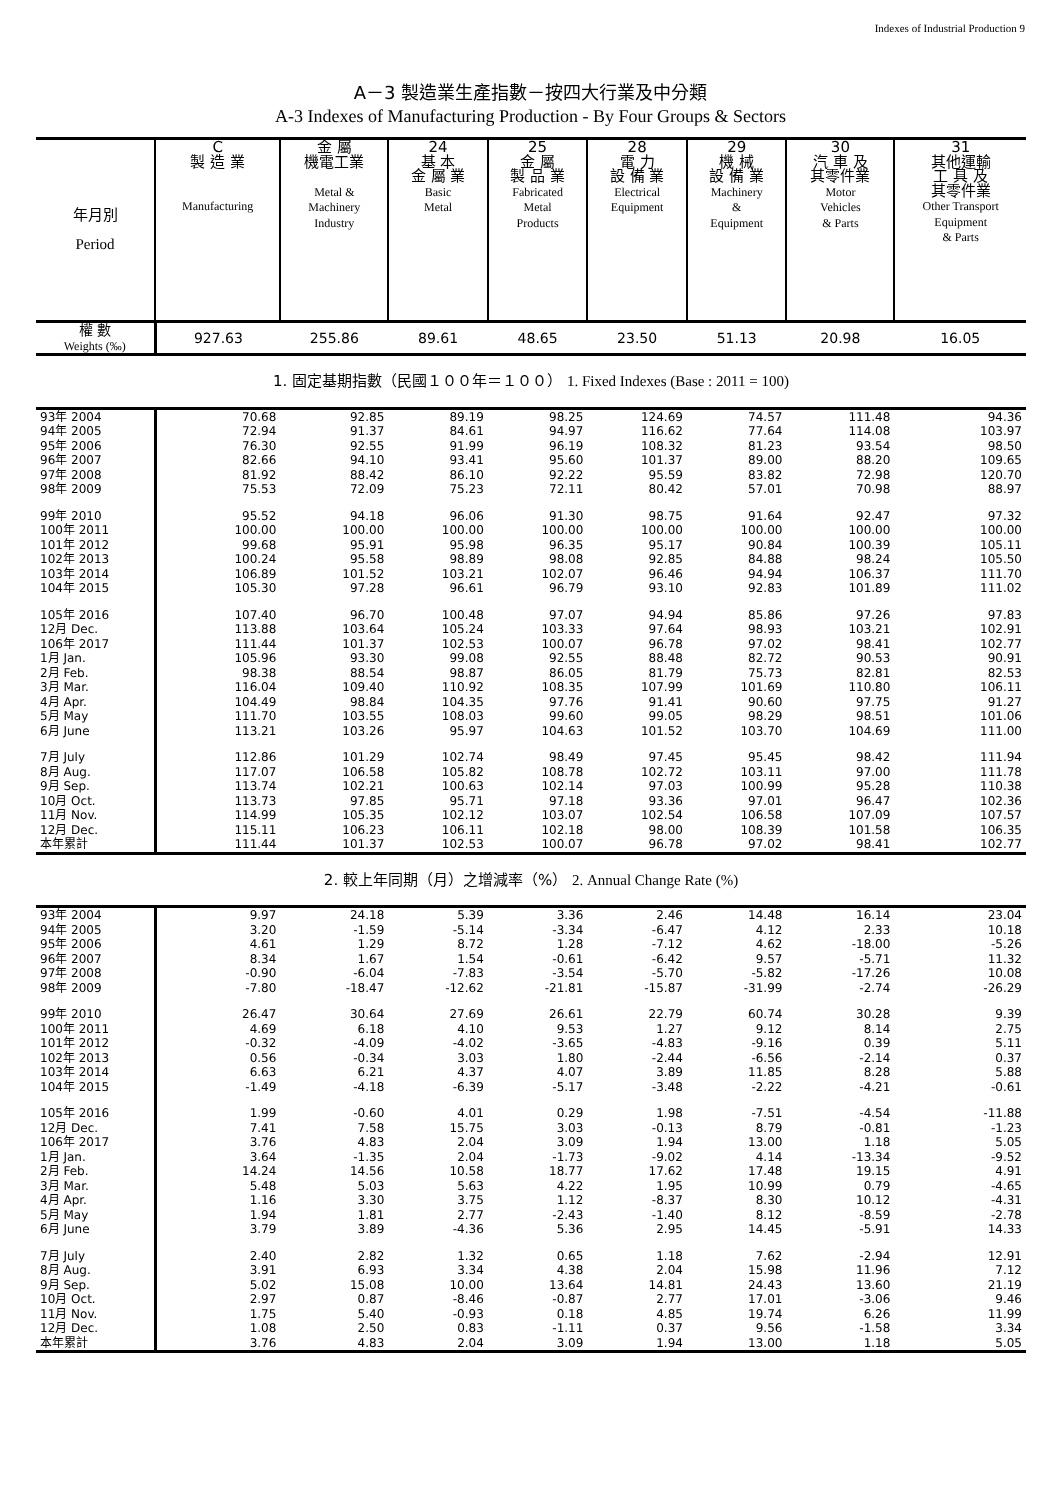Indexes of Industrial Production 9
A－3 製造業生產指數－按四大行業及中分類
A-3 Indexes of Manufacturing Production - By Four Groups & Sectors
| 年月別 Period | C 製 造 業 Manufacturing | 金 屬 機電工業 Metal & Machinery Industry | 24 基 本 金 屬 業 Basic Metal | 25 金 屬 製 品 業 Fabricated Metal Products | 28 電 力 設 備 業 Electrical Equipment | 29 機 械 設 備 業 Machinery & Equipment | 30 汽 車 及 其零件業 Motor Vehicles & Parts | 31 其他運輸 工 具 及 其零件業 Other Transport Equipment & Parts |
| --- | --- | --- | --- | --- | --- | --- | --- | --- |
| 權 數 Weights (‰) | 927.63 | 255.86 | 89.61 | 48.65 | 23.50 | 51.13 | 20.98 | 16.05 |
| 1. 固定基期指數（民國１００年＝１００） 1. Fixed Indexes (Base : 2011 = 100) | | | | | | | | |
| 93年 2004 | 70.68 | 92.85 | 89.19 | 98.25 | 124.69 | 74.57 | 111.48 | 94.36 |
| 94年 2005 | 72.94 | 91.37 | 84.61 | 94.97 | 116.62 | 77.64 | 114.08 | 103.97 |
| 95年 2006 | 76.30 | 92.55 | 91.99 | 96.19 | 108.32 | 81.23 | 93.54 | 98.50 |
| 96年 2007 | 82.66 | 94.10 | 93.41 | 95.60 | 101.37 | 89.00 | 88.20 | 109.65 |
| 97年 2008 | 81.92 | 88.42 | 86.10 | 92.22 | 95.59 | 83.82 | 72.98 | 120.70 |
| 98年 2009 | 75.53 | 72.09 | 75.23 | 72.11 | 80.42 | 57.01 | 70.98 | 88.97 |
| 99年 2010 | 95.52 | 94.18 | 96.06 | 91.30 | 98.75 | 91.64 | 92.47 | 97.32 |
| 100年 2011 | 100.00 | 100.00 | 100.00 | 100.00 | 100.00 | 100.00 | 100.00 | 100.00 |
| 101年 2012 | 99.68 | 95.91 | 95.98 | 96.35 | 95.17 | 90.84 | 100.39 | 105.11 |
| 102年 2013 | 100.24 | 95.58 | 98.89 | 98.08 | 92.85 | 84.88 | 98.24 | 105.50 |
| 103年 2014 | 106.89 | 101.52 | 103.21 | 102.07 | 96.46 | 94.94 | 106.37 | 111.70 |
| 104年 2015 | 105.30 | 97.28 | 96.61 | 96.79 | 93.10 | 92.83 | 101.89 | 111.02 |
| 105年 2016 | 107.40 | 96.70 | 100.48 | 97.07 | 94.94 | 85.86 | 97.26 | 97.83 |
| 12月 Dec. | 113.88 | 103.64 | 105.24 | 103.33 | 97.64 | 98.93 | 103.21 | 102.91 |
| 106年 2017 | 111.44 | 101.37 | 102.53 | 100.07 | 96.78 | 97.02 | 98.41 | 102.77 |
| 1月 Jan. | 105.96 | 93.30 | 99.08 | 92.55 | 88.48 | 82.72 | 90.53 | 90.91 |
| 2月 Feb. | 98.38 | 88.54 | 98.87 | 86.05 | 81.79 | 75.73 | 82.81 | 82.53 |
| 3月 Mar. | 116.04 | 109.40 | 110.92 | 108.35 | 107.99 | 101.69 | 110.80 | 106.11 |
| 4月 Apr. | 104.49 | 98.84 | 104.35 | 97.76 | 91.41 | 90.60 | 97.75 | 91.27 |
| 5月 May | 111.70 | 103.55 | 108.03 | 99.60 | 99.05 | 98.29 | 98.51 | 101.06 |
| 6月 June | 113.21 | 103.26 | 95.97 | 104.63 | 101.52 | 103.70 | 104.69 | 111.00 |
| 7月 July | 112.86 | 101.29 | 102.74 | 98.49 | 97.45 | 95.45 | 98.42 | 111.94 |
| 8月 Aug. | 117.07 | 106.58 | 105.82 | 108.78 | 102.72 | 103.11 | 97.00 | 111.78 |
| 9月 Sep. | 113.74 | 102.21 | 100.63 | 102.14 | 97.03 | 100.99 | 95.28 | 110.38 |
| 10月 Oct. | 113.73 | 97.85 | 95.71 | 97.18 | 93.36 | 97.01 | 96.47 | 102.36 |
| 11月 Nov. | 114.99 | 105.35 | 102.12 | 103.07 | 102.54 | 106.58 | 107.09 | 107.57 |
| 12月 Dec. | 115.11 | 106.23 | 106.11 | 102.18 | 98.00 | 108.39 | 101.58 | 106.35 |
| 本年累計 | 111.44 | 101.37 | 102.53 | 100.07 | 96.78 | 97.02 | 98.41 | 102.77 |
| 2. 較上年同期（月）之增減率（%） 2. Annual Change Rate (%) | | | | | | | | |
| 93年 2004 | 9.97 | 24.18 | 5.39 | 3.36 | 2.46 | 14.48 | 16.14 | 23.04 |
| 94年 2005 | 3.20 | -1.59 | -5.14 | -3.34 | -6.47 | 4.12 | 2.33 | 10.18 |
| 95年 2006 | 4.61 | 1.29 | 8.72 | 1.28 | -7.12 | 4.62 | -18.00 | -5.26 |
| 96年 2007 | 8.34 | 1.67 | 1.54 | -0.61 | -6.42 | 9.57 | -5.71 | 11.32 |
| 97年 2008 | -0.90 | -6.04 | -7.83 | -3.54 | -5.70 | -5.82 | -17.26 | 10.08 |
| 98年 2009 | -7.80 | -18.47 | -12.62 | -21.81 | -15.87 | -31.99 | -2.74 | -26.29 |
| 99年 2010 | 26.47 | 30.64 | 27.69 | 26.61 | 22.79 | 60.74 | 30.28 | 9.39 |
| 100年 2011 | 4.69 | 6.18 | 4.10 | 9.53 | 1.27 | 9.12 | 8.14 | 2.75 |
| 101年 2012 | -0.32 | -4.09 | -4.02 | -3.65 | -4.83 | -9.16 | 0.39 | 5.11 |
| 102年 2013 | 0.56 | -0.34 | 3.03 | 1.80 | -2.44 | -6.56 | -2.14 | 0.37 |
| 103年 2014 | 6.63 | 6.21 | 4.37 | 4.07 | 3.89 | 11.85 | 8.28 | 5.88 |
| 104年 2015 | -1.49 | -4.18 | -6.39 | -5.17 | -3.48 | -2.22 | -4.21 | -0.61 |
| 105年 2016 | 1.99 | -0.60 | 4.01 | 0.29 | 1.98 | -7.51 | -4.54 | -11.88 |
| 12月 Dec. | 7.41 | 7.58 | 15.75 | 3.03 | -0.13 | 8.79 | -0.81 | -1.23 |
| 106年 2017 | 3.76 | 4.83 | 2.04 | 3.09 | 1.94 | 13.00 | 1.18 | 5.05 |
| 1月 Jan. | 3.64 | -1.35 | 2.04 | -1.73 | -9.02 | 4.14 | -13.34 | -9.52 |
| 2月 Feb. | 14.24 | 14.56 | 10.58 | 18.77 | 17.62 | 17.48 | 19.15 | 4.91 |
| 3月 Mar. | 5.48 | 5.03 | 5.63 | 4.22 | 1.95 | 10.99 | 0.79 | -4.65 |
| 4月 Apr. | 1.16 | 3.30 | 3.75 | 1.12 | -8.37 | 8.30 | 10.12 | -4.31 |
| 5月 May | 1.94 | 1.81 | 2.77 | -2.43 | -1.40 | 8.12 | -8.59 | -2.78 |
| 6月 June | 3.79 | 3.89 | -4.36 | 5.36 | 2.95 | 14.45 | -5.91 | 14.33 |
| 7月 July | 2.40 | 2.82 | 1.32 | 0.65 | 1.18 | 7.62 | -2.94 | 12.91 |
| 8月 Aug. | 3.91 | 6.93 | 3.34 | 4.38 | 2.04 | 15.98 | 11.96 | 7.12 |
| 9月 Sep. | 5.02 | 15.08 | 10.00 | 13.64 | 14.81 | 24.43 | 13.60 | 21.19 |
| 10月 Oct. | 2.97 | 0.87 | -8.46 | -0.87 | 2.77 | 17.01 | -3.06 | 9.46 |
| 11月 Nov. | 1.75 | 5.40 | -0.93 | 0.18 | 4.85 | 19.74 | 6.26 | 11.99 |
| 12月 Dec. | 1.08 | 2.50 | 0.83 | -1.11 | 0.37 | 9.56 | -1.58 | 3.34 |
| 本年累計 | 3.76 | 4.83 | 2.04 | 3.09 | 1.94 | 13.00 | 1.18 | 5.05 |